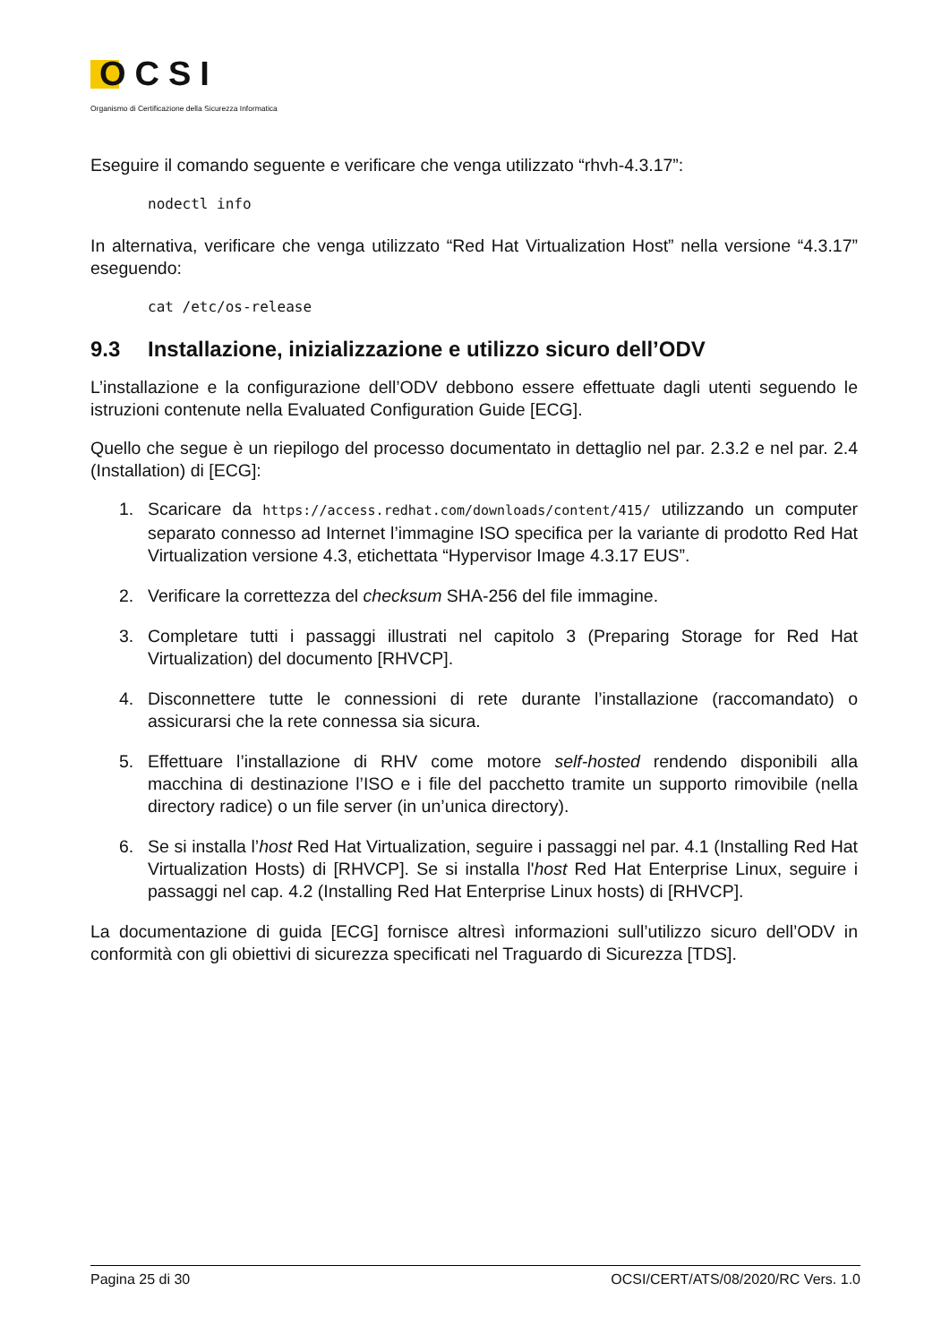OCSI
Organismo di Certificazione della Sicurezza Informatica
Eseguire il comando seguente e verificare che venga utilizzato “rhvh-4.3.17”:
nodectl info
In alternativa, verificare che venga utilizzato “Red Hat Virtualization Host” nella versione “4.3.17” eseguendo:
cat /etc/os-release
9.3 Installazione, inizializzazione e utilizzo sicuro dell’ODV
L’installazione e la configurazione dell’ODV debbono essere effettuate dagli utenti seguendo le istruzioni contenute nella Evaluated Configuration Guide [ECG].
Quello che segue è un riepilogo del processo documentato in dettaglio nel par. 2.3.2 e nel par. 2.4 (Installation) di [ECG]:
1. Scaricare da https://access.redhat.com/downloads/content/415/ utilizzando un computer separato connesso ad Internet l’immagine ISO specifica per la variante di prodotto Red Hat Virtualization versione 4.3, etichettata “Hypervisor Image 4.3.17 EUS”.
2. Verificare la correttezza del checksum SHA-256 del file immagine.
3. Completare tutti i passaggi illustrati nel capitolo 3 (Preparing Storage for Red Hat Virtualization) del documento [RHVCP].
4. Disconnettere tutte le connessioni di rete durante l’installazione (raccomandato) o assicurarsi che la rete connessa sia sicura.
5. Effettuare l’installazione di RHV come motore self-hosted rendendo disponibili alla macchina di destinazione l’ISO e i file del pacchetto tramite un supporto rimovibile (nella directory radice) o un file server (in un’unica directory).
6. Se si installa l’host Red Hat Virtualization, seguire i passaggi nel par. 4.1 (Installing Red Hat Virtualization Hosts) di [RHVCP]. Se si installa l'host Red Hat Enterprise Linux, seguire i passaggi nel cap. 4.2 (Installing Red Hat Enterprise Linux hosts) di [RHVCP].
La documentazione di guida [ECG] fornisce altresì informazioni sull’utilizzo sicuro dell’ODV in conformità con gli obiettivi di sicurezza specificati nel Traguardo di Sicurezza [TDS].
Pagina 25 di 30 OCSI/CERT/ATS/08/2020/RC Vers. 1.0